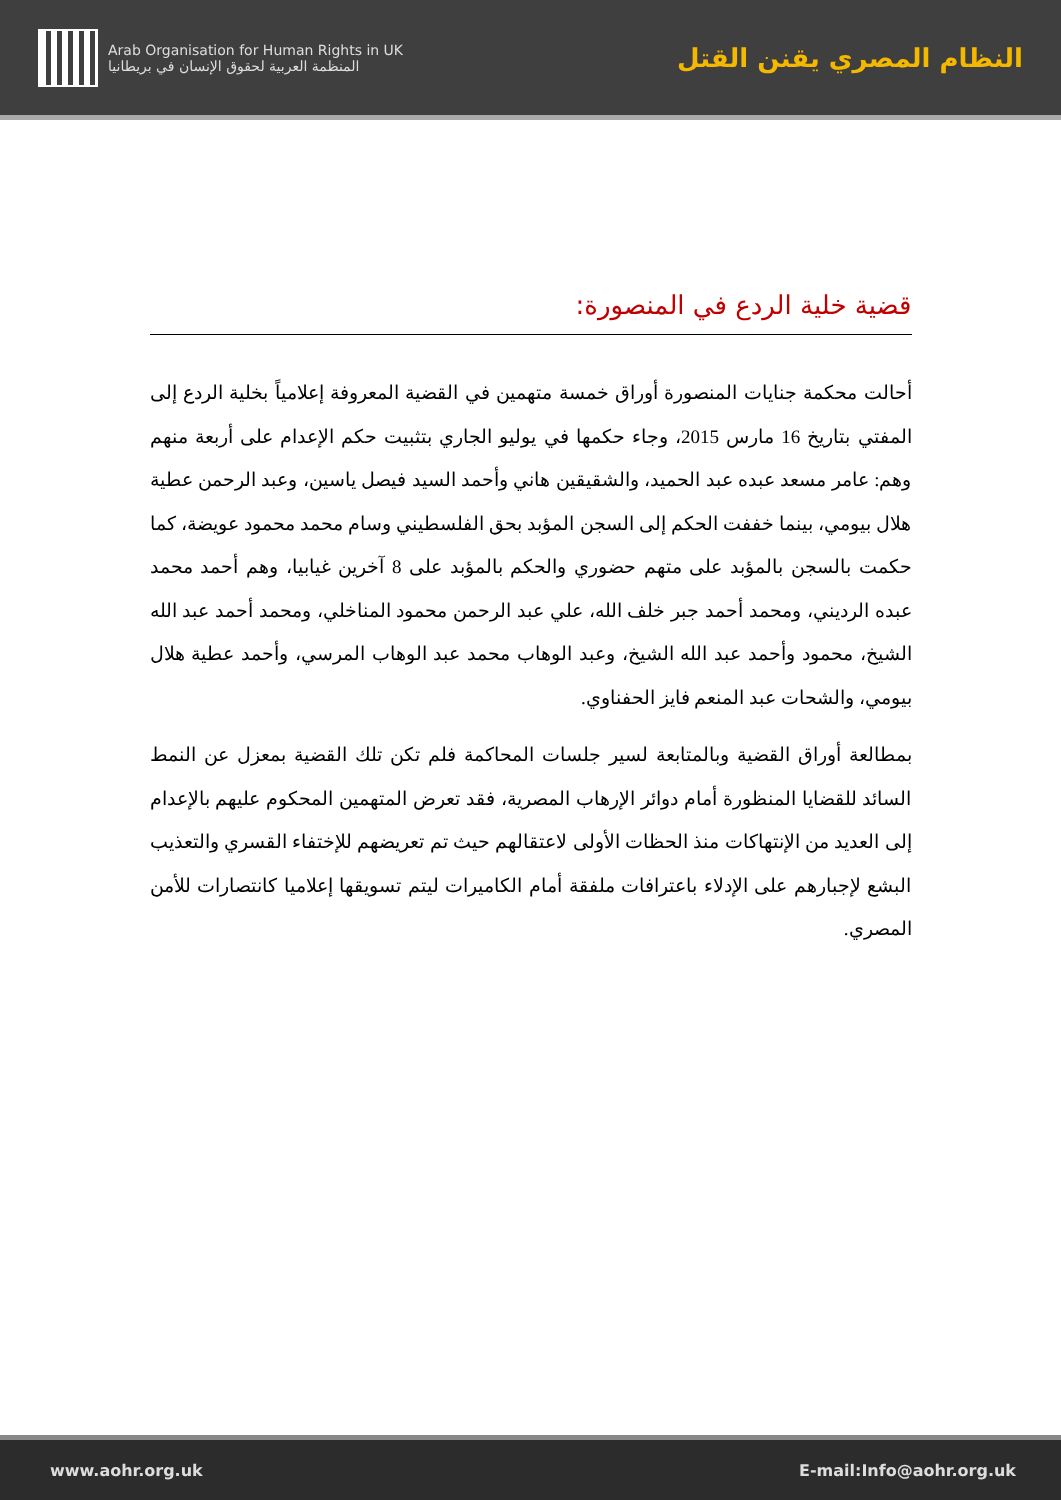Arab Organisation for Human Rights in UK
المنظمة العربية لحقوق الإنسان في بريطانيا
النظام المصري يقنن القتل
قضية خلية الردع في المنصورة:
أحالت محكمة جنايات المنصورة أوراق خمسة متهمين في القضية المعروفة إعلامياً بخلية الردع إلى المفتي بتاريخ 16 مارس 2015، وجاء حكمها في يوليو الجاري بتثبيت حكم الإعدام على أربعة منهم وهم: عامر مسعد عبده عبد الحميد، والشقيقين هاني وأحمد السيد فيصل ياسين، وعبد الرحمن عطية هلال بيومي، بينما خففت الحكم إلى السجن المؤبد بحق الفلسطيني وسام محمد محمود عويضة، كما حكمت بالسجن بالمؤبد على متهم حضوري والحكم بالمؤبد على 8 آخرين غيابيا، وهم أحمد محمد عبده الرديني، ومحمد أحمد جبر خلف الله، علي عبد الرحمن محمود المناخلي، ومحمد أحمد عبد الله الشيخ، محمود وأحمد عبد الله الشيخ، وعبد الوهاب محمد عبد الوهاب المرسي، وأحمد عطية هلال بيومي، والشحات عبد المنعم فايز الحفناوي.
بمطالعة أوراق القضية وبالمتابعة لسير جلسات المحاكمة فلم تكن تلك القضية بمعزل عن النمط السائد للقضايا المنظورة أمام دوائر الإرهاب المصرية، فقد تعرض المتهمين المحكوم عليهم بالإعدام إلى العديد من الإنتهاكات منذ الحظات الأولى لاعتقالهم حيث تم تعريضهم للإختفاء القسري والتعذيب البشع لإجبارهم على الإدلاء باعترافات ملفقة أمام الكاميرات ليتم تسويقها إعلاميا كانتصارات للأمن المصري.
www.aohr.org.uk E-mail:Info@aohr.org.uk